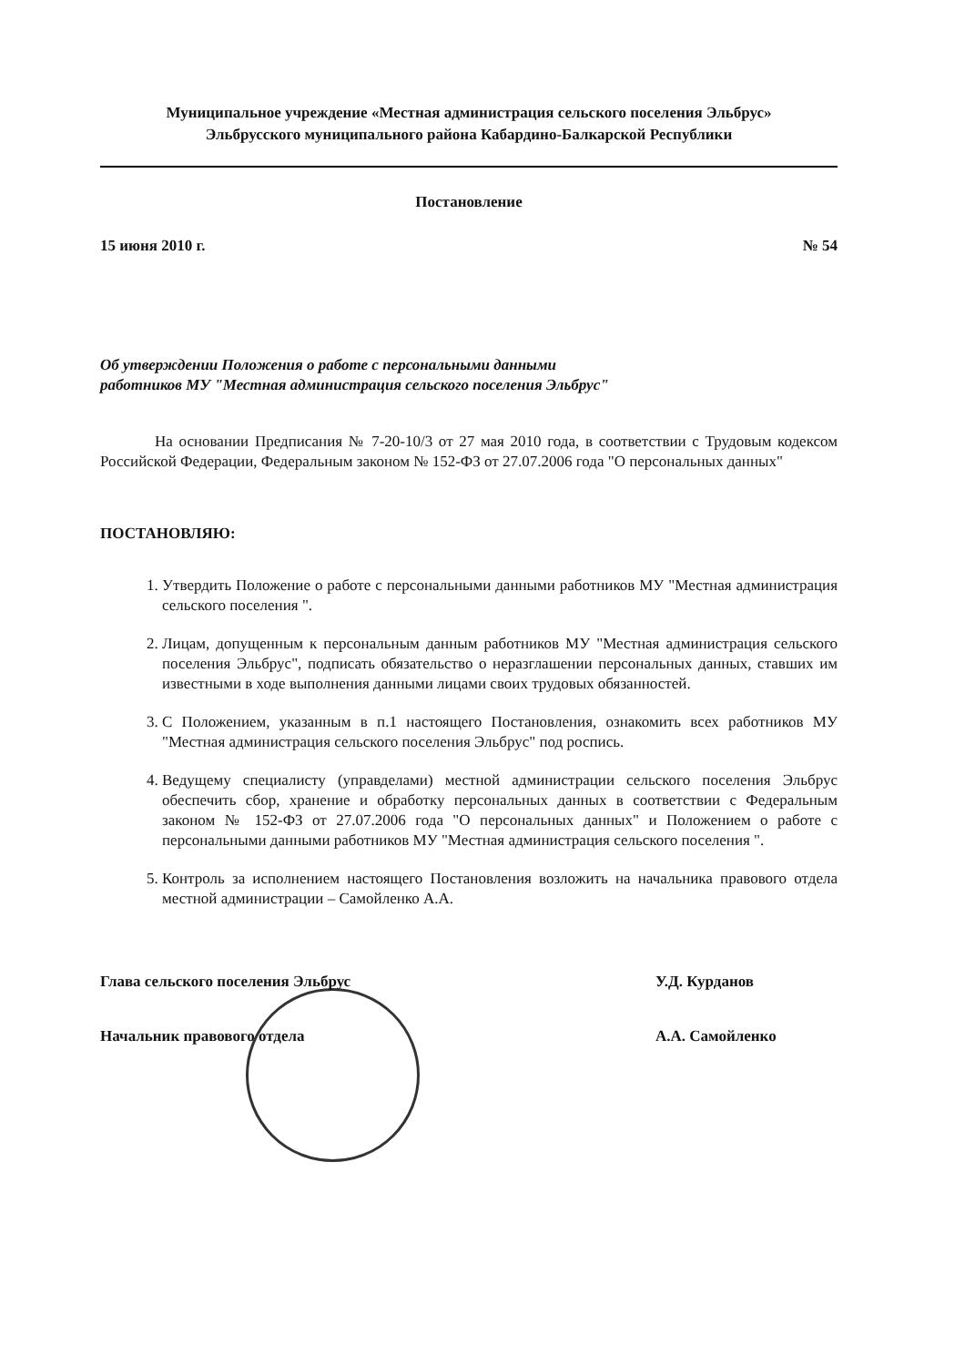Муниципальное учреждение «Местная администрация сельского поселения Эльбрус»
Эльбрусского муниципального района Кабардино-Балкарской Республики
Постановление
15 июня 2010 г. № 54
Об утверждении Положения о работе с персональными данными
работников МУ "Местная администрация сельского поселения Эльбрус"
На основании Предписания № 7-20-10/3 от 27 мая 2010 года, в соответствии с Трудовым кодексом Российской Федерации, Федеральным законом № 152-ФЗ от 27.07.2006 года "О персональных данных"
ПОСТАНОВЛЯЮ:
1. Утвердить Положение о работе с персональными данными работников МУ "Местная администрация сельского поселения ".
2. Лицам, допущенным к персональным данным работников МУ "Местная администрация сельского поселения Эльбрус", подписать обязательство о неразглашении персональных данных, ставших им известными в ходе выполнения данными лицами своих трудовых обязанностей.
3. С Положением, указанным в п.1 настоящего Постановления, ознакомить всех работников МУ "Местная администрация сельского поселения Эльбрус" под роспись.
4. Ведущему специалисту (управделами) местной администрации сельского поселения Эльбрус обеспечить сбор, хранение и обработку персональных данных в соответствии с Федеральным законом № 152-ФЗ от 27.07.2006 года "О персональных данных" и Положением о работе с персональными данными работников МУ "Местная администрация сельского поселения ".
5. Контроль за исполнением настоящего Постановления возложить на начальника правового отдела местной администрации – Самойленко А.А.
Глава сельского поселения Эльбрус У.Д. Курданов Начальник правового отдела А.А. Самойленко